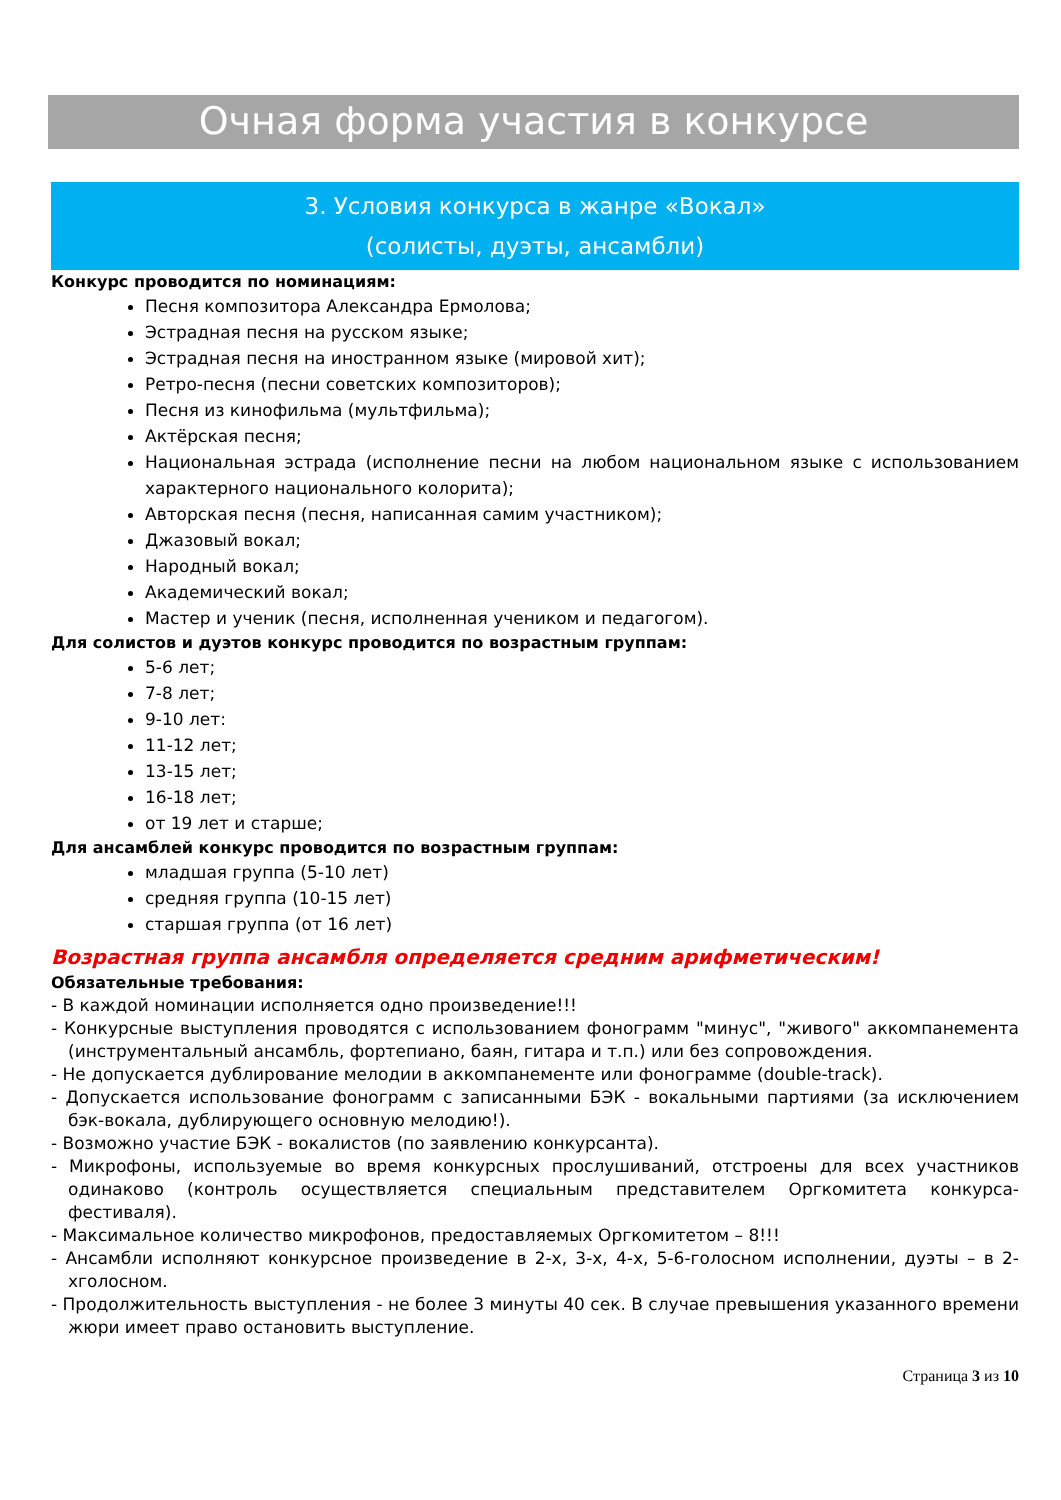Очная форма участия в конкурсе
3. Условия конкурса в жанре «Вокал»
(солисты, дуэты, ансамбли)
Конкурс проводится по номинациям:
Песня композитора Александра Ермолова;
Эстрадная песня на русском языке;
Эстрадная песня на иностранном языке (мировой хит);
Ретро-песня (песни советских композиторов);
Песня из кинофильма (мультфильма);
Актёрская песня;
Национальная эстрада (исполнение песни на любом национальном языке с использованием характерного национального колорита);
Авторская песня (песня, написанная самим участником);
Джазовый вокал;
Народный вокал;
Академический вокал;
Мастер и ученик (песня, исполненная учеником и педагогом).
Для солистов и дуэтов конкурс проводится по возрастным группам:
5-6 лет;
7-8 лет;
9-10 лет:
11-12 лет;
13-15 лет;
16-18 лет;
от 19 лет и старше;
Для ансамблей конкурс проводится по возрастным группам:
младшая группа (5-10 лет)
средняя группа (10-15 лет)
старшая группа (от 16 лет)
Возрастная группа ансамбля определяется средним арифметическим!
Обязательные требования:
- В каждой номинации исполняется одно произведение!!!
- Конкурсные выступления проводятся с использованием фонограмм "минус", "живого" аккомпанемента (инструментальный ансамбль, фортепиано, баян, гитара и т.п.) или без сопровождения.
- Не допускается дублирование мелодии в аккомпанементе или фонограмме (double-track).
- Допускается использование фонограмм с записанными БЭК - вокальными партиями (за исключением бэк-вокала, дублирующего основную мелодию!).
- Возможно участие БЭК - вокалистов (по заявлению конкурсанта).
- Микрофоны, используемые во время конкурсных прослушиваний, отстроены для всех участников одинаково (контроль осуществляется специальным представителем Оргкомитета конкурса-фестиваля).
- Максимальное количество микрофонов, предоставляемых Оргкомитетом – 8!!!
- Ансамбли исполняют конкурсное произведение в 2-х, 3-х, 4-х, 5-6-голосном исполнении, дуэты – в 2-хголосном.
- Продолжительность выступления - не более 3 минуты 40 сек. В случае превышения указанного времени жюри имеет право остановить выступление.
Страница 3 из 10